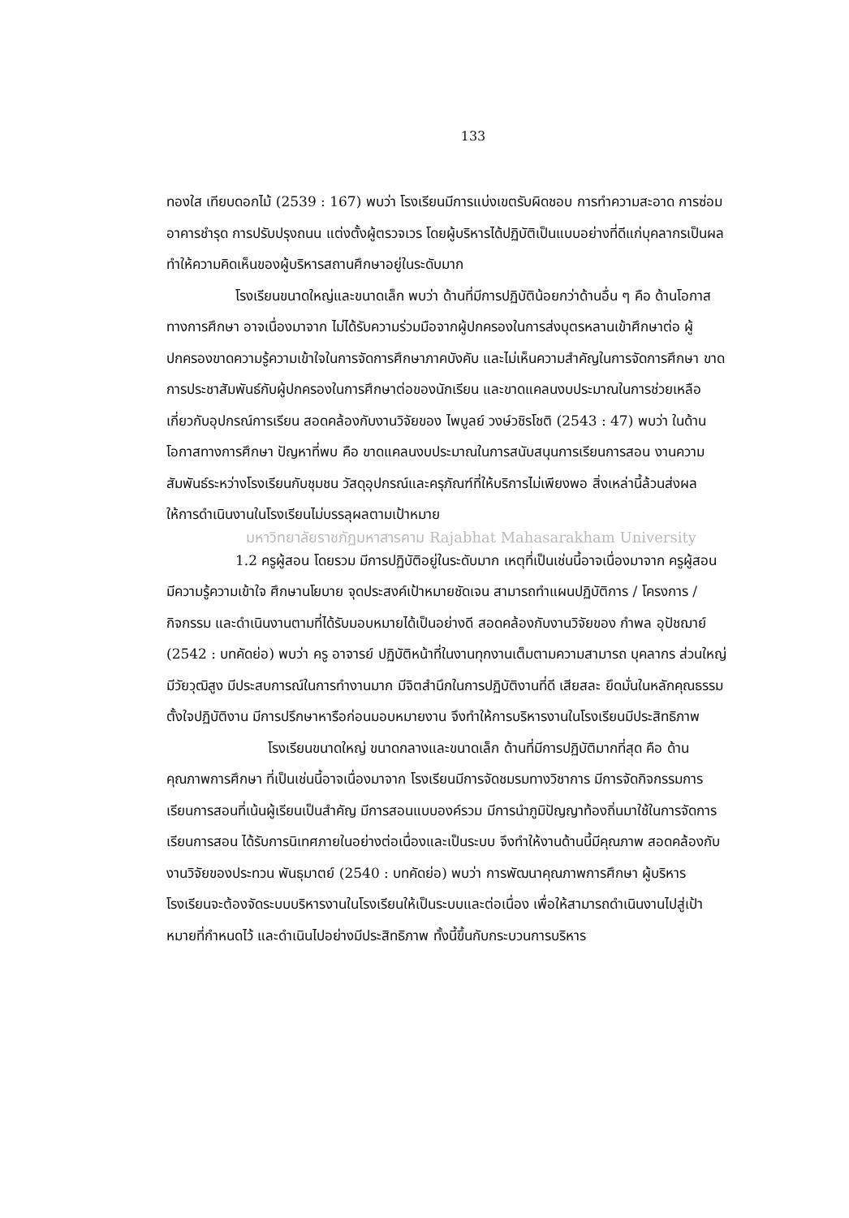133
ทองใส เทียบดอกไม้ (2539 : 167) พบว่า โรงเรียนมีการแบ่งเขตรับผิดชอบ การทำความสะอาด การซ่อมอาคารชำรุด การปรับปรุงถนน แต่งตั้งผู้ตรวจเวร โดยผู้บริหารได้ปฏิบัติเป็นแบบอย่างที่ดีแก่บุคลากรเป็นผลทำให้ความคิดเห็นของผู้บริหารสถานศึกษาอยู่ในระดับมาก
โรงเรียนขนาดใหญ่และขนาดเล็ก พบว่า ด้านที่มีการปฏิบัติน้อยกว่าด้านอื่น ๆ คือ ด้านโอกาสทางการศึกษา อาจเนื่องมาจาก ไม่ได้รับความร่วมมือจากผู้ปกครองในการส่งบุตรหลานเข้าศึกษาต่อ ผู้ปกครองขาดความรู้ความเข้าใจในการจัดการศึกษาภาคบังคับ และไม่เห็นความสำคัญในการจัดการศึกษา ขาดการประชาสัมพันธ์กับผู้ปกครองในการศึกษาต่อของนักเรียน และขาดแคลนงบประมาณในการช่วยเหลือเกี่ยวกับอุปกรณ์การเรียน สอดคล้องกับงานวิจัยของ ไพบูลย์ วงษ์วชิรโชติ (2543 : 47) พบว่า ในด้านโอกาสทางการศึกษา ปัญหาที่พบ คือ ขาดแคลนงบประมาณในการสนับสนุนการเรียนการสอน งานความสัมพันธ์ระหว่างโรงเรียนกับชุมชน วัสดุอุปกรณ์และครุภัณฑ์ที่ให้บริการไม่เพียงพอ สิ่งเหล่านี้ล้วนส่งผลให้การดำเนินงานในโรงเรียนไม่บรรลุผลตามเป้าหมาย
มหาวิทยาลัยราชภัฏมหาสารคาม Rajabhat Mahasarakham University
1.2 ครูผู้สอน โดยรวม มีการปฏิบัติอยู่ในระดับมาก เหตุที่เป็นเช่นนี้อาจเนื่องมาจาก ครูผู้สอน มีความรู้ความเข้าใจ ศึกษานโยบาย จุดประสงค์เป้าหมายชัดเจน สามารถทำแผนปฏิบัติการ / โครงการ / กิจกรรม และดำเนินงานตามที่ได้รับมอบหมายได้เป็นอย่างดี สอดคล้องกับงานวิจัยของ กำพล อุปัชฌาย์ (2542 : บทคัดย่อ) พบว่า ครู อาจารย์ ปฏิบัติหน้าที่ในงานทุกงานเต็มตามความสามารถ บุคลากร ส่วนใหญ่ มีวัยวุฒิสูง มีประสบการณ์ในการทำงานมาก มีจิตสำนึกในการปฏิบัติงานที่ดี เสียสละ ยึดมั่นในหลักคุณธรรม ตั้งใจปฏิบัติงาน มีการปรึกษาหารือก่อนมอบหมายงาน จึงทำให้การบริหารงานในโรงเรียนมีประสิทธิภาพ
โรงเรียนขนาดใหญ่ ขนาดกลางและขนาดเล็ก ด้านที่มีการปฏิบัติมากที่สุด คือ ด้านคุณภาพการศึกษา ที่เป็นเช่นนี้อาจเนื่องมาจาก โรงเรียนมีการจัดชมรมทางวิชาการ มีการจัดกิจกรรมการเรียนการสอนที่เน้นผู้เรียนเป็นสำคัญ มีการสอนแบบองค์รวม มีการนำภูมิปัญญาท้องถิ่นมาใช้ในการจัดการเรียนการสอน ได้รับการนิเทศภายในอย่างต่อเนื่องและเป็นระบบ จึงทำให้งานด้านนี้มีคุณภาพ สอดคล้องกับงานวิจัยของประทวน พันธุมาตย์ (2540 : บทคัดย่อ) พบว่า การพัฒนาคุณภาพการศึกษา ผู้บริหารโรงเรียนจะต้องจัดระบบบริหารงานในโรงเรียนให้เป็นระบบและต่อเนื่อง เพื่อให้สามารถดำเนินงานไปสู่เป้าหมายที่กำหนดไว้ และดำเนินไปอย่างมีประสิทธิภาพ ทั้งนี้ขึ้นกับกระบวนการบริหาร